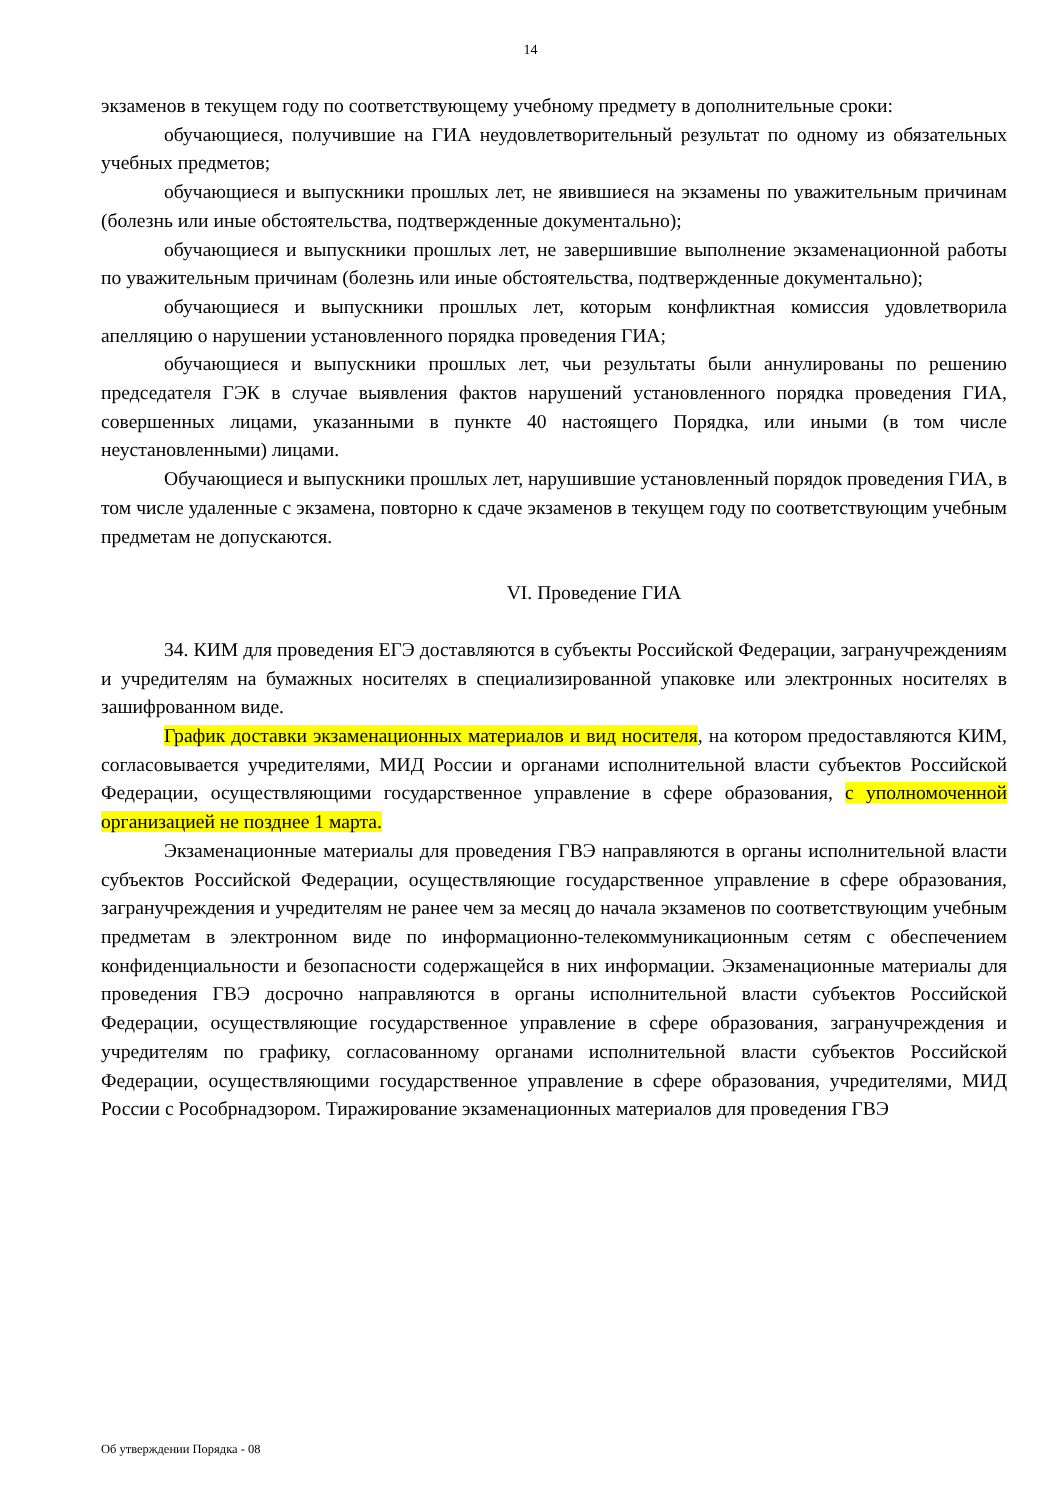14
экзаменов в текущем году по соответствующему учебному предмету в дополнительные сроки:
обучающиеся, получившие на ГИА неудовлетворительный результат по одному из обязательных учебных предметов;
обучающиеся и выпускники прошлых лет, не явившиеся на экзамены по уважительным причинам (болезнь или иные обстоятельства, подтвержденные документально);
обучающиеся и выпускники прошлых лет, не завершившие выполнение экзаменационной работы по уважительным причинам (болезнь или иные обстоятельства, подтвержденные документально);
обучающиеся и выпускники прошлых лет, которым конфликтная комиссия удовлетворила апелляцию о нарушении установленного порядка проведения ГИА;
обучающиеся и выпускники прошлых лет, чьи результаты были аннулированы по решению председателя ГЭК в случае выявления фактов нарушений установленного порядка проведения ГИА, совершенных лицами, указанными в пункте 40 настоящего Порядка, или иными (в том числе неустановленными) лицами.
Обучающиеся и выпускники прошлых лет, нарушившие установленный порядок проведения ГИА, в том числе удаленные с экзамена, повторно к сдаче экзаменов в текущем году по соответствующим учебным предметам не допускаются.
VI. Проведение ГИА
34. КИМ для проведения ЕГЭ доставляются в субъекты Российской Федерации, загранучреждениям и учредителям на бумажных носителях в специализированной упаковке или электронных носителях в зашифрованном виде.
График доставки экзаменационных материалов и вид носителя, на котором предоставляются КИМ, согласовывается учредителями, МИД России и органами исполнительной власти субъектов Российской Федерации, осуществляющими государственное управление в сфере образования, с уполномоченной организацией не позднее 1 марта.
Экзаменационные материалы для проведения ГВЭ направляются в органы исполнительной власти субъектов Российской Федерации, осуществляющие государственное управление в сфере образования, загранучреждения и учредителям не ранее чем за месяц до начала экзаменов по соответствующим учебным предметам в электронном виде по информационно-телекоммуникационным сетям с обеспечением конфиденциальности и безопасности содержащейся в них информации. Экзаменационные материалы для проведения ГВЭ досрочно направляются в органы исполнительной власти субъектов Российской Федерации, осуществляющие государственное управление в сфере образования, загранучреждения и учредителям по графику, согласованному органами исполнительной власти субъектов Российской Федерации, осуществляющими государственное управление в сфере образования, учредителями, МИД России с Рособрнадзором. Тиражирование экзаменационных материалов для проведения ГВЭ
Об утверждении Порядка - 08